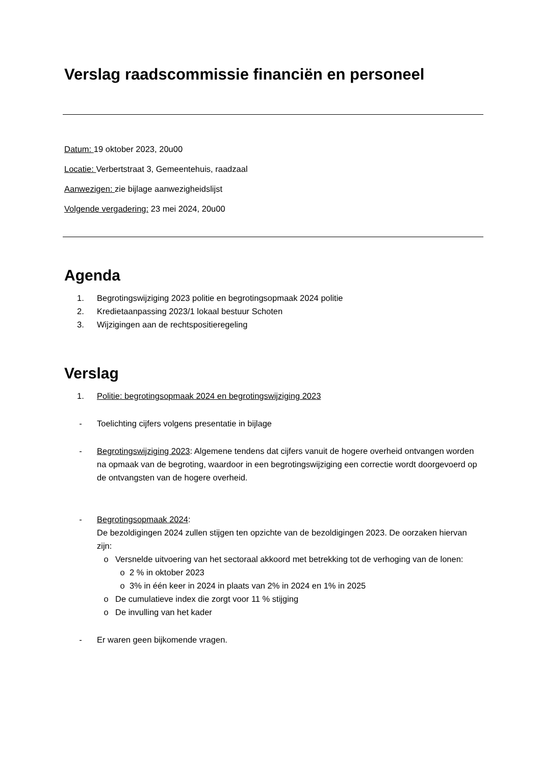Verslag raadscommissie financiën en personeel
Datum: 19 oktober 2023, 20u00
Locatie: Verbertstraat 3, Gemeentehuis, raadzaal
Aanwezigen: zie bijlage aanwezigheidslijst
Volgende vergadering: 23 mei 2024, 20u00
Agenda
1. Begrotingswijziging 2023 politie en begrotingsopmaak 2024 politie
2. Kredietaanpassing 2023/1 lokaal bestuur Schoten
3. Wijzigingen aan de rechtspositieregeling
Verslag
1. Politie: begrotingsopmaak 2024 en begrotingswijziging 2023
- Toelichting cijfers volgens presentatie in bijlage
- Begrotingswijziging 2023: Algemene tendens dat cijfers vanuit de hogere overheid ontvangen worden na opmaak van de begroting, waardoor in een begrotingswijziging een correctie wordt doorgevoerd op de ontvangsten van de hogere overheid.
- Begrotingsopmaak 2024:
De bezoldigingen 2024 zullen stijgen ten opzichte van de bezoldigingen 2023. De oorzaken hiervan zijn:
o Versnelde uitvoering van het sectoraal akkoord met betrekking tot de verhoging van de lonen:
o 2 % in oktober 2023
o 3% in één keer in 2024 in plaats van 2% in 2024 en 1% in 2025
o De cumulatieve index die zorgt voor 11 % stijging
o De invulling van het kader
- Er waren geen bijkomende vragen.